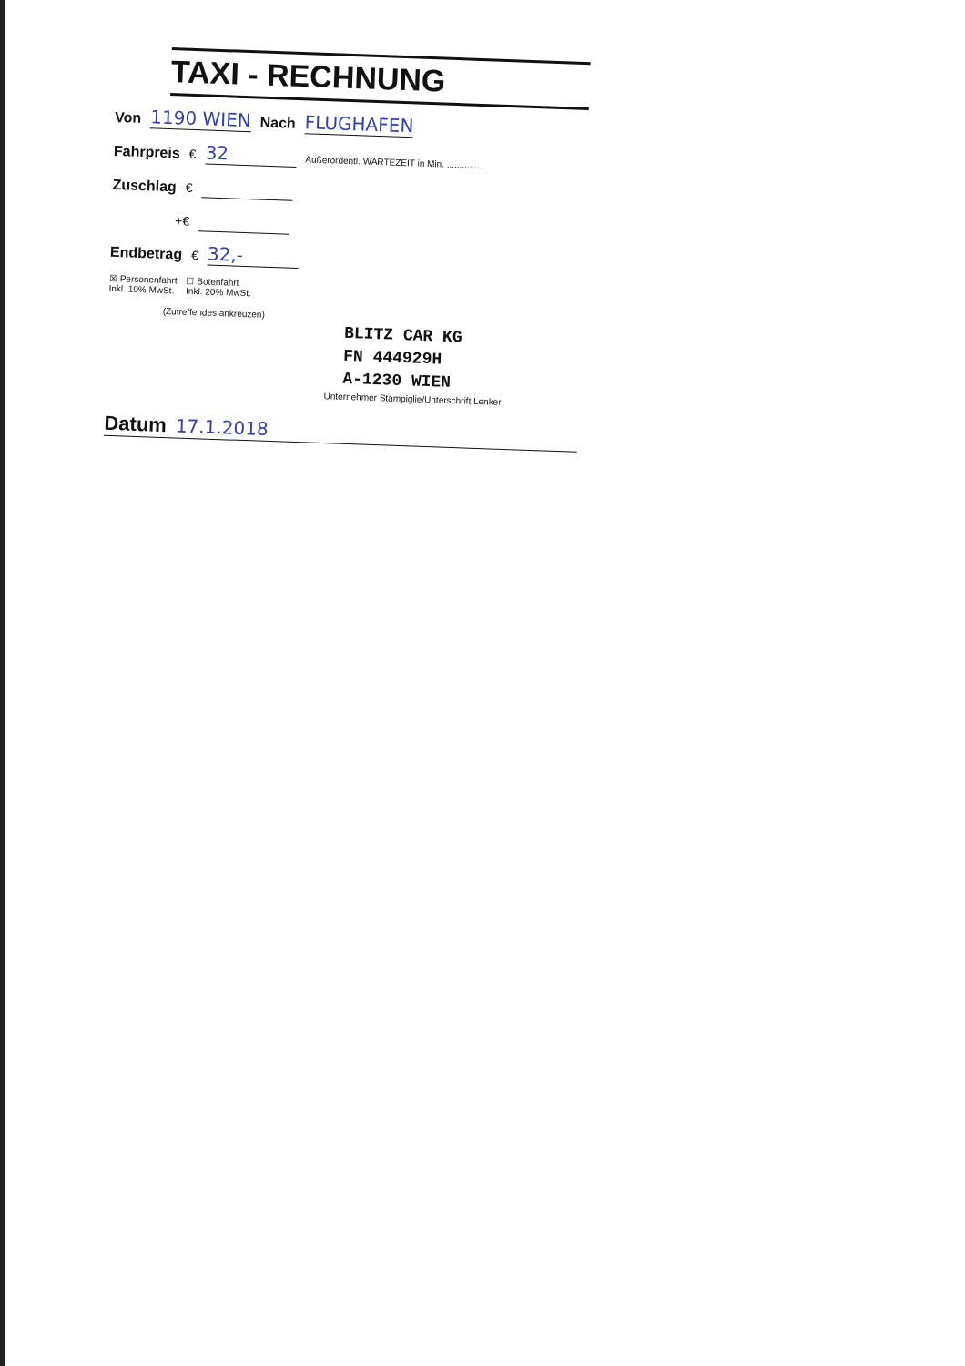TAXI - RECHNUNG
Von 1190 WIEN Nach FLUGHAFEN
Fahrpreis € 32 Außerordentl. WARTEZEIT in Min. ..............
Zuschlag €
+€
Endbetrag € 32,-
☒ Personenfahrt
Inkl. 10% MwSt. ☐ Botenfahrt
Inkl. 20% MwSt.
(Zutreffendes ankreuzen)
BLITZ CAR KG
FN 444929H
A-1230 WIEN
Unternehmer Stampiglie/Unterschrift Lenker
Datum 17.1.2018